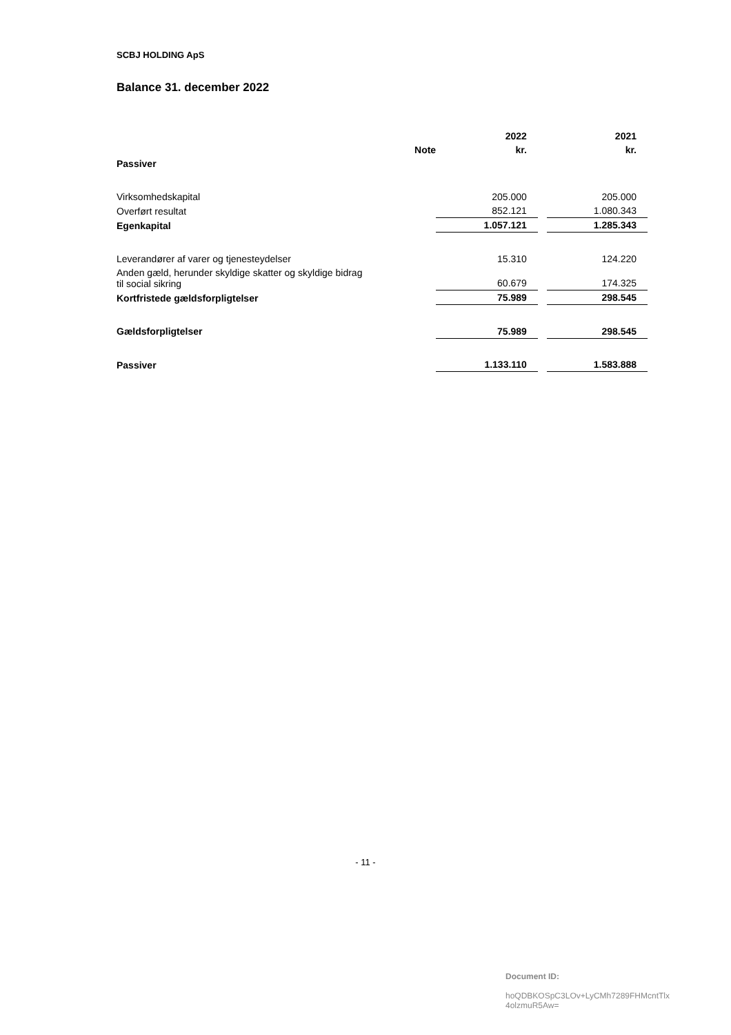SCBJ HOLDING ApS
Balance 31. december 2022
| | | 2022 | | 2021 |
| | Note | kr. | | kr. |
| Passiver | | | | |
| Virksomhedskapital | | 205.000 | | 205.000 |
| Overført resultat | | 852.121 | | 1.080.343 |
| Egenkapital | | 1.057.121 | | 1.285.343 |
| Leverandører af varer og tjenesteydelser | | 15.310 | | 124.220 |
| Anden gæld, herunder skyldige skatter og skyldige bidrag til social sikring | | 60.679 | | 174.325 |
| Kortfristede gældsforpligtelser | | 75.989 | | 298.545 |
| Gældsforpligtelser | | 75.989 | | 298.545 |
| Passiver | | 1.133.110 | | 1.583.888 |
- 11 -
Document ID:
hoQDBKOSpC3LOv+LyCMh7289FHMcntTlx
4olzmuR5Aw=